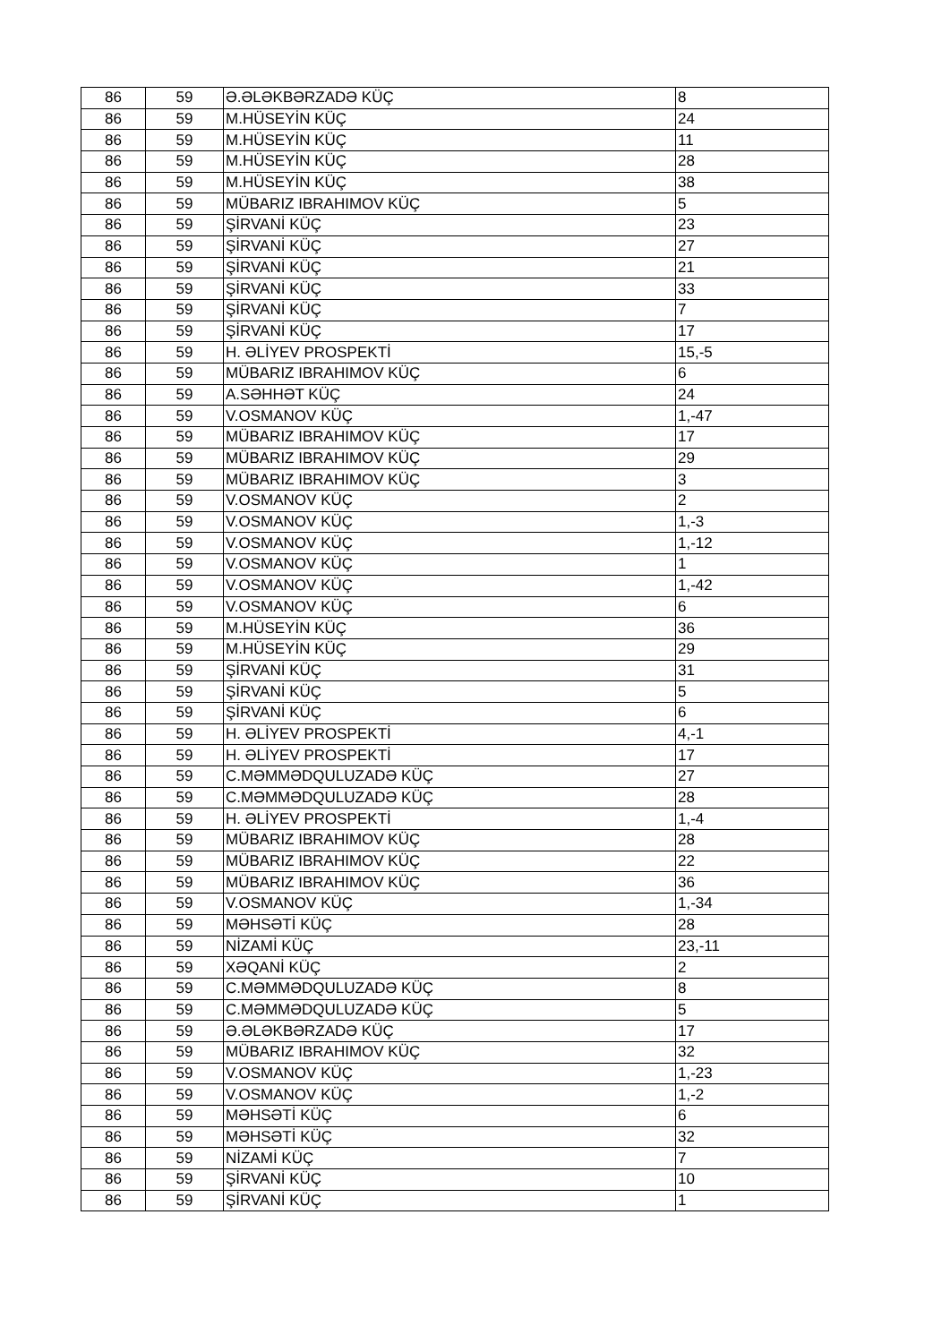| 86 | 59 | Ə.ƏLƏKBƏRZADƏ KÜÇ | 8 |
| 86 | 59 | M.HÜSEYİN KÜÇ | 24 |
| 86 | 59 | M.HÜSEYİN KÜÇ | 11 |
| 86 | 59 | M.HÜSEYİN KÜÇ | 28 |
| 86 | 59 | M.HÜSEYİN KÜÇ | 38 |
| 86 | 59 | MÜBARIZ IBRAHIMOV KÜÇ | 5 |
| 86 | 59 | ŞİRVANİ KÜÇ | 23 |
| 86 | 59 | ŞİRVANİ KÜÇ | 27 |
| 86 | 59 | ŞİRVANİ KÜÇ | 21 |
| 86 | 59 | ŞİRVANİ KÜÇ | 33 |
| 86 | 59 | ŞİRVANİ KÜÇ | 7 |
| 86 | 59 | ŞİRVANİ KÜÇ | 17 |
| 86 | 59 | H. ƏLİYEV PROSPEKTİ | 15,-5 |
| 86 | 59 | MÜBARIZ IBRAHIMOV KÜÇ | 6 |
| 86 | 59 | A.SƏHHƏT KÜÇ | 24 |
| 86 | 59 | V.OSMANOV KÜÇ | 1,-47 |
| 86 | 59 | MÜBARIZ IBRAHIMOV KÜÇ | 17 |
| 86 | 59 | MÜBARIZ IBRAHIMOV KÜÇ | 29 |
| 86 | 59 | MÜBARIZ IBRAHIMOV KÜÇ | 3 |
| 86 | 59 | V.OSMANOV KÜÇ | 2 |
| 86 | 59 | V.OSMANOV KÜÇ | 1,-3 |
| 86 | 59 | V.OSMANOV KÜÇ | 1,-12 |
| 86 | 59 | V.OSMANOV KÜÇ | 1 |
| 86 | 59 | V.OSMANOV KÜÇ | 1,-42 |
| 86 | 59 | V.OSMANOV KÜÇ | 6 |
| 86 | 59 | M.HÜSEYİN KÜÇ | 36 |
| 86 | 59 | M.HÜSEYİN KÜÇ | 29 |
| 86 | 59 | ŞİRVANİ KÜÇ | 31 |
| 86 | 59 | ŞİRVANİ KÜÇ | 5 |
| 86 | 59 | ŞİRVANİ KÜÇ | 6 |
| 86 | 59 | H. ƏLİYEV PROSPEKTİ | 4,-1 |
| 86 | 59 | H. ƏLİYEV PROSPEKTİ | 17 |
| 86 | 59 | C.MƏMMƏDQULUZADƏ KÜÇ | 27 |
| 86 | 59 | C.MƏMMƏDQULUZADƏ KÜÇ | 28 |
| 86 | 59 | H. ƏLİYEV PROSPEKTİ | 1,-4 |
| 86 | 59 | MÜBARIZ IBRAHIMOV KÜÇ | 28 |
| 86 | 59 | MÜBARIZ IBRAHIMOV KÜÇ | 22 |
| 86 | 59 | MÜBARIZ IBRAHIMOV KÜÇ | 36 |
| 86 | 59 | V.OSMANOV KÜÇ | 1,-34 |
| 86 | 59 | MƏHSƏTİ KÜÇ | 28 |
| 86 | 59 | NİZAMİ KÜÇ | 23,-11 |
| 86 | 59 | XƏQANİ KÜÇ | 2 |
| 86 | 59 | C.MƏMMƏDQULUZADƏ KÜÇ | 8 |
| 86 | 59 | C.MƏMMƏDQULUZADƏ KÜÇ | 5 |
| 86 | 59 | Ə.ƏLƏKBƏRZADƏ KÜÇ | 17 |
| 86 | 59 | MÜBARIZ IBRAHIMOV KÜÇ | 32 |
| 86 | 59 | V.OSMANOV KÜÇ | 1,-23 |
| 86 | 59 | V.OSMANOV KÜÇ | 1,-2 |
| 86 | 59 | MƏHSƏTİ KÜÇ | 6 |
| 86 | 59 | MƏHSƏTİ KÜÇ | 32 |
| 86 | 59 | NİZAMİ KÜÇ | 7 |
| 86 | 59 | ŞİRVANİ KÜÇ | 10 |
| 86 | 59 | ŞİRVANİ KÜÇ | 1 |